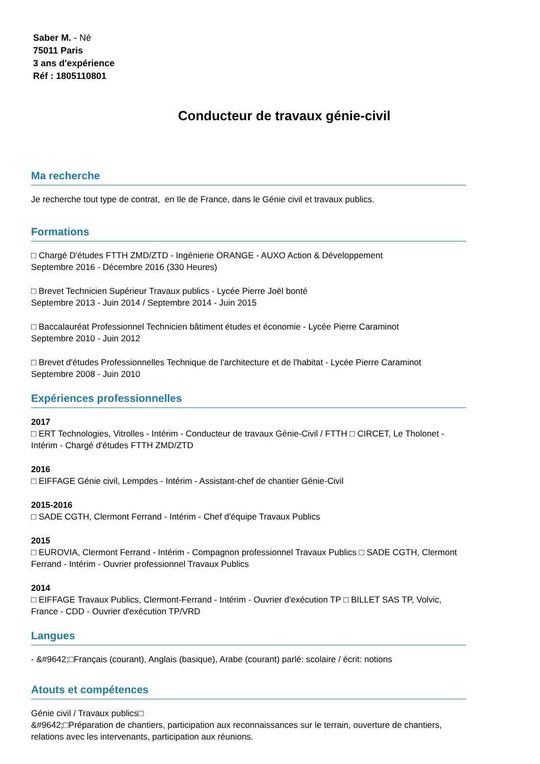Saber M. - Né
75011 Paris
3 ans d'expérience
Réf : 1805110801
Conducteur de travaux génie-civil
Ma recherche
Je recherche tout type de contrat, en Ile de France, dans le Génie civil et travaux publics.
Formations
□ Chargé D'études FTTH ZMD/ZTD - Ingénierie ORANGE - AUXO Action & Développement
Septembre 2016 - Décembre 2016 (330 Heures)
□ Brevet Technicien Supérieur Travaux publics - Lycée Pierre Joël bonté
Septembre 2013 - Juin 2014 / Septembre 2014 - Juin 2015
□ Baccalauréat Professionnel Technicien bâtiment études et économie - Lycée Pierre Caraminot
Septembre 2010 - Juin 2012
□ Brevet d'études Professionnelles Technique de l'architecture et de l'habitat - Lycée Pierre Caraminot
Septembre 2008 - Juin 2010
Expériences professionnelles
2017
□ ERT Technologies, Vitrolles - Intérim - Conducteur de travaux Génie-Civil / FTTH □ CIRCET, Le Tholonet - Intérim - Chargé d'études FTTH ZMD/ZTD
2016
□ EIFFAGE Génie civil, Lempdes - Intérim - Assistant-chef de chantier Génie-Civil
2015-2016
□ SADE CGTH, Clermont Ferrand - Intérim - Chef d'équipe Travaux Publics
2015
□ EUROVIA, Clermont Ferrand - Intérim - Compagnon professionnel Travaux Publics □ SADE CGTH, Clermont Ferrand - Intérim - Ouvrier professionnel Travaux Publics
2014
□ EIFFAGE Travaux Publics, Clermont-Ferrand - Intérim - Ouvrier d'exécution TP □ BILLET SAS TP, Volvic, France - CDD - Ouvrier d'exécution TP/VRD
Langues
- &#9642;□Français (courant), Anglais (basique), Arabe (courant) parlé: scolaire / écrit: notions
Atouts et compétences
Génie civil / Travaux publics□
&#9642;□Préparation de chantiers, participation aux reconnaissances sur le terrain, ouverture de chantiers, relations avec les intervenants, participation aux réunions.